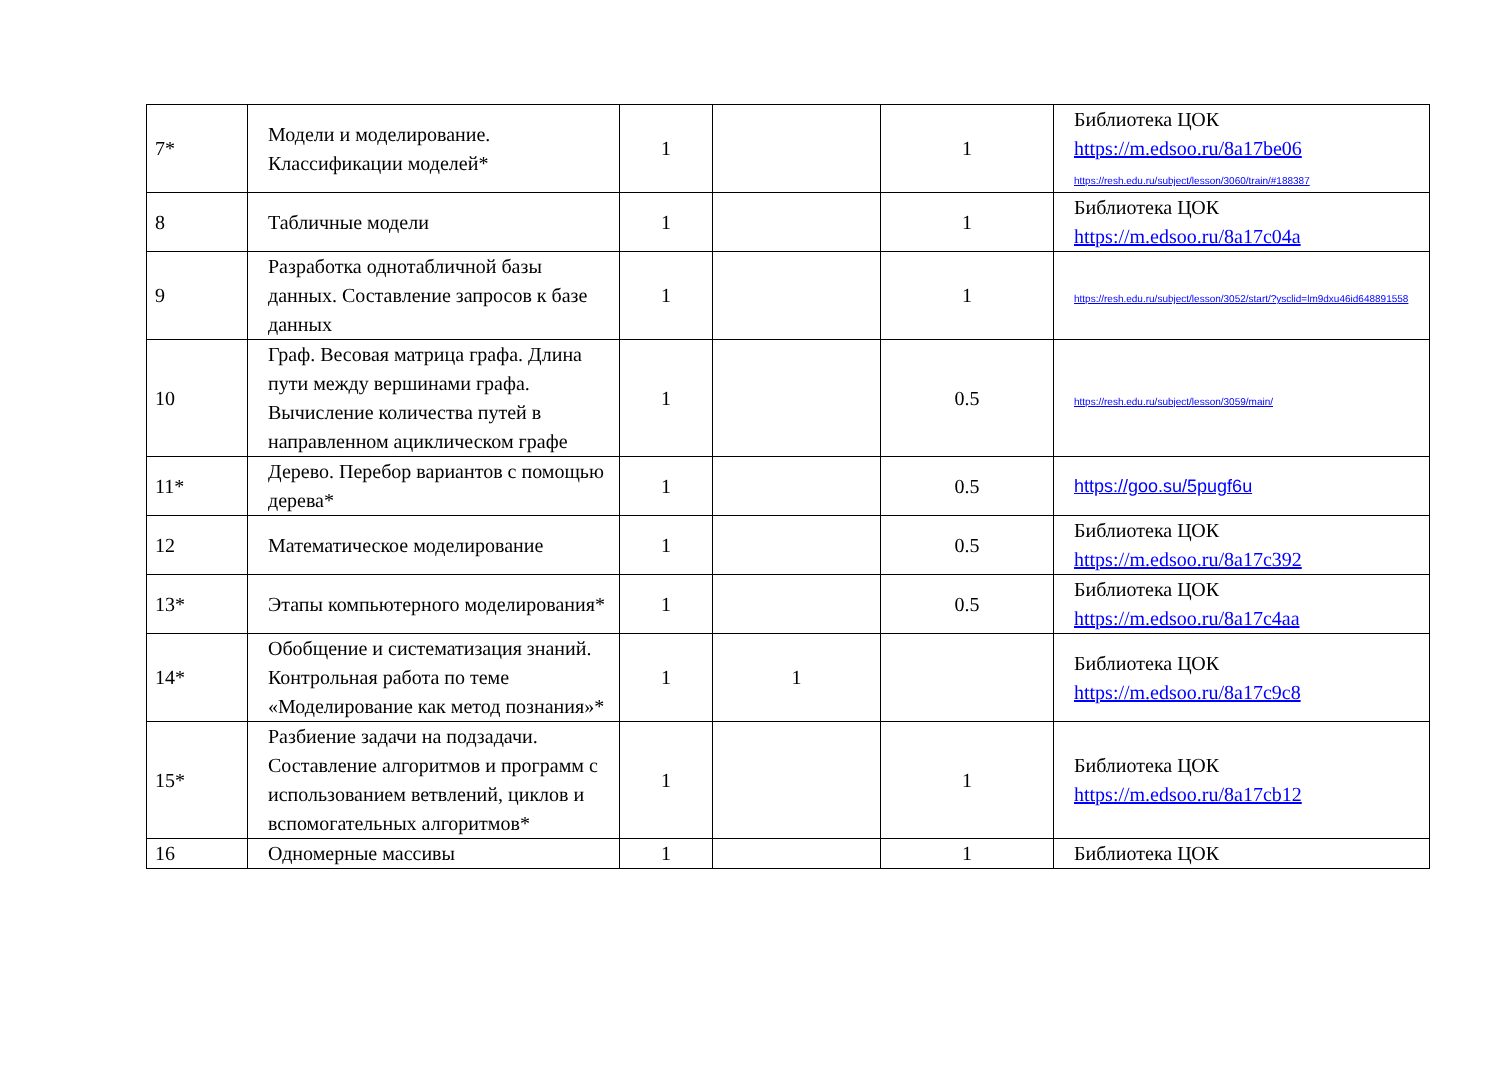| 7* | Модели и моделирование. Классификации моделей* | 1 | | 1 | Библиотека ЦОК https://m.edsoo.ru/8a17be06 https://resh.edu.ru/subject/lesson/3060/train/#188387 |
| 8 | Табличные модели | 1 | | 1 | Библиотека ЦОК https://m.edsoo.ru/8a17c04a |
| 9 | Разработка однотабличной базы данных. Составление запросов к базе данных | 1 | | 1 | https://resh.edu.ru/subject/lesson/3052/start/?ysclid=lm9dxu46id648891558 |
| 10 | Граф. Весовая матрица графа. Длина пути между вершинами графа. Вычисление количества путей в направленном ациклическом графе | 1 | | 0.5 | https://resh.edu.ru/subject/lesson/3059/main/ |
| 11* | Дерево. Перебор вариантов с помощью дерева* | 1 | | 0.5 | https://goo.su/5pugf6u |
| 12 | Математическое моделирование | 1 | | 0.5 | Библиотека ЦОК https://m.edsoo.ru/8a17c392 |
| 13* | Этапы компьютерного моделирования* | 1 | | 0.5 | Библиотека ЦОК https://m.edsoo.ru/8a17c4aa |
| 14* | Обобщение и систематизация знаний. Контрольная работа по теме «Моделирование как метод познания»* | 1 | 1 | | Библиотека ЦОК https://m.edsoo.ru/8a17c9c8 |
| 15* | Разбиение задачи на подзадачи. Составление алгоритмов и программ с использованием ветвлений, циклов и вспомогательных алгоритмов* | 1 | | 1 | Библиотека ЦОК https://m.edsoo.ru/8a17cb12 |
| 16 | Одномерные массивы | 1 | | 1 | Библиотека ЦОК |